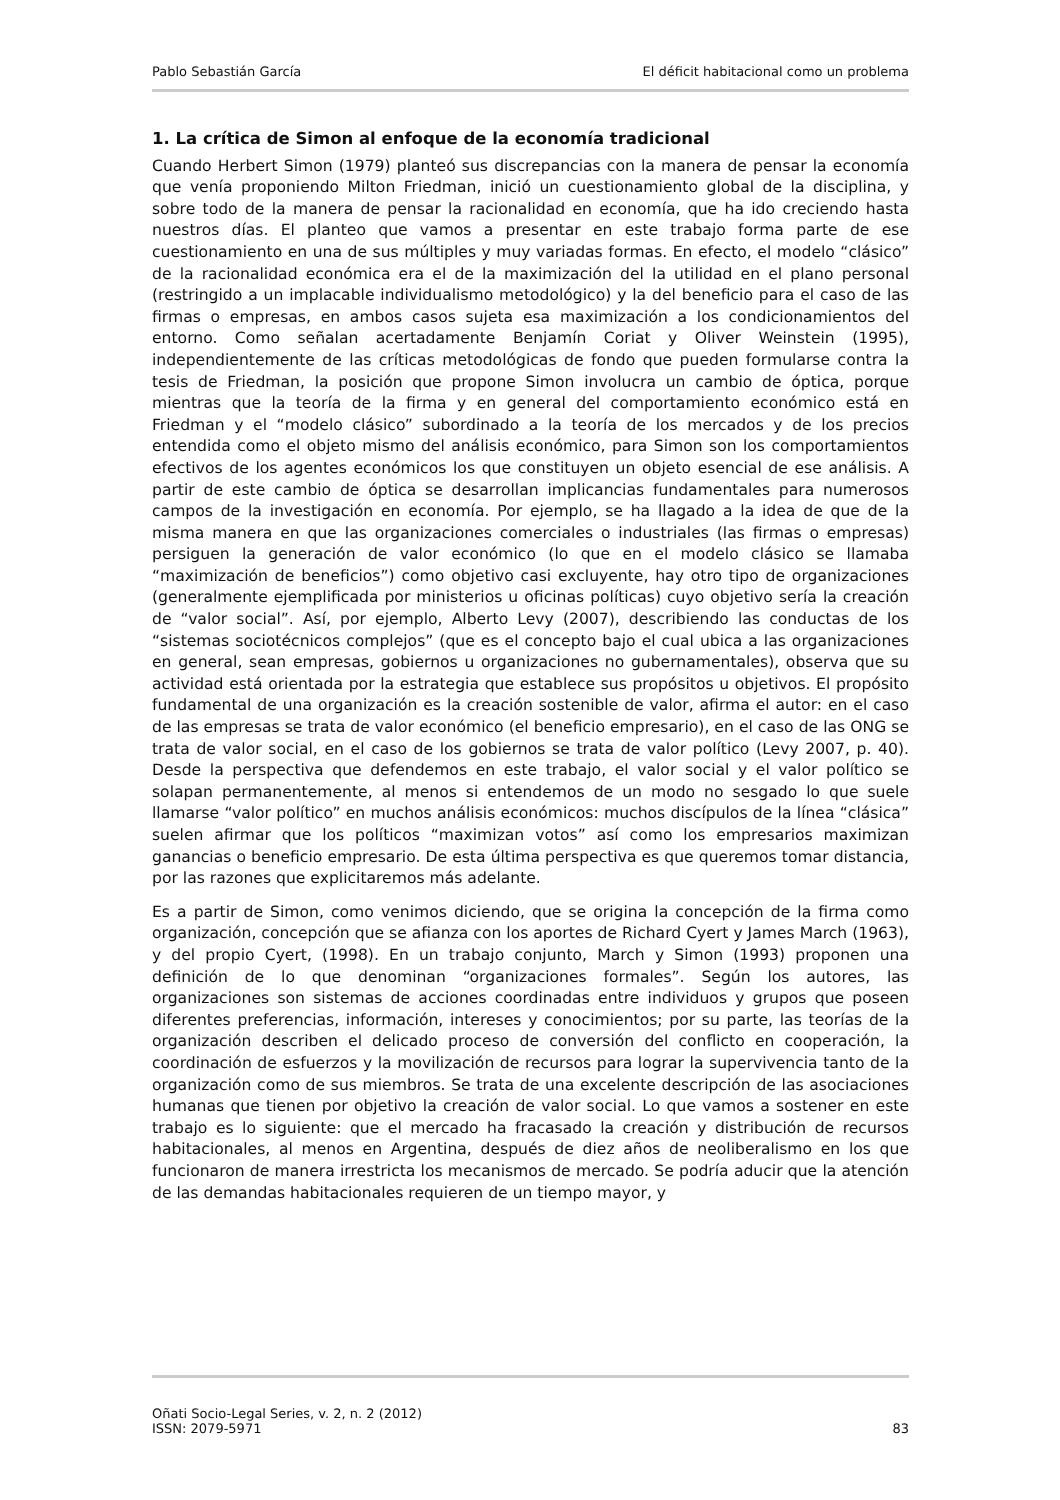Pablo Sebastián García El déficit habitacional como un problema
1. La crítica de Simon al enfoque de la economía tradicional
Cuando Herbert Simon (1979) planteó sus discrepancias con la manera de pensar la economía que venía proponiendo Milton Friedman, inició un cuestionamiento global de la disciplina, y sobre todo de la manera de pensar la racionalidad en economía, que ha ido creciendo hasta nuestros días. El planteo que vamos a presentar en este trabajo forma parte de ese cuestionamiento en una de sus múltiples y muy variadas formas. En efecto, el modelo “clásico” de la racionalidad económica era el de la maximización del la utilidad en el plano personal (restringido a un implacable individualismo metodológico) y la del beneficio para el caso de las firmas o empresas, en ambos casos sujeta esa maximización a los condicionamientos del entorno. Como señalan acertadamente Benjamín Coriat y Oliver Weinstein (1995), independientemente de las críticas metodológicas de fondo que pueden formularse contra la tesis de Friedman, la posición que propone Simon involucra un cambio de óptica, porque mientras que la teoría de la firma y en general del comportamiento económico está en Friedman y el “modelo clásico” subordinado a la teoría de los mercados y de los precios entendida como el objeto mismo del análisis económico, para Simon son los comportamientos efectivos de los agentes económicos los que constituyen un objeto esencial de ese análisis. A partir de este cambio de óptica se desarrollan implicancias fundamentales para numerosos campos de la investigación en economía. Por ejemplo, se ha llagado a la idea de que de la misma manera en que las organizaciones comerciales o industriales (las firmas o empresas) persiguen la generación de valor económico (lo que en el modelo clásico se llamaba “maximización de beneficios”) como objetivo casi excluyente, hay otro tipo de organizaciones (generalmente ejemplificada por ministerios u oficinas políticas) cuyo objetivo sería la creación de “valor social”. Así, por ejemplo, Alberto Levy (2007), describiendo las conductas de los “sistemas sociotécnicos complejos” (que es el concepto bajo el cual ubica a las organizaciones en general, sean empresas, gobiernos u organizaciones no gubernamentales), observa que su actividad está orientada por la estrategia que establece sus propósitos u objetivos. El propósito fundamental de una organización es la creación sostenible de valor, afirma el autor: en el caso de las empresas se trata de valor económico (el beneficio empresario), en el caso de las ONG se trata de valor social, en el caso de los gobiernos se trata de valor político (Levy 2007, p. 40). Desde la perspectiva que defendemos en este trabajo, el valor social y el valor político se solapan permanentemente, al menos si entendemos de un modo no sesgado lo que suele llamarse “valor político” en muchos análisis económicos: muchos discípulos de la línea “clásica” suelen afirmar que los políticos “maximizan votos” así como los empresarios maximizan ganancias o beneficio empresario. De esta última perspectiva es que queremos tomar distancia, por las razones que explicitaremos más adelante.
Es a partir de Simon, como venimos diciendo, que se origina la concepción de la firma como organización, concepción que se afianza con los aportes de Richard Cyert y James March (1963), y del propio Cyert, (1998). En un trabajo conjunto, March y Simon (1993) proponen una definición de lo que denominan “organizaciones formales”. Según los autores, las organizaciones son sistemas de acciones coordinadas entre individuos y grupos que poseen diferentes preferencias, información, intereses y conocimientos; por su parte, las teorías de la organización describen el delicado proceso de conversión del conflicto en cooperación, la coordinación de esfuerzos y la movilización de recursos para lograr la supervivencia tanto de la organización como de sus miembros. Se trata de una excelente descripción de las asociaciones humanas que tienen por objetivo la creación de valor social. Lo que vamos a sostener en este trabajo es lo siguiente: que el mercado ha fracasado la creación y distribución de recursos habitacionales, al menos en Argentina, después de diez años de neoliberalismo en los que funcionaron de manera irrestricta los mecanismos de mercado. Se podría aducir que la atención de las demandas habitacionales requieren de un tiempo mayor, y
Oñati Socio-Legal Series, v. 2, n. 2 (2012)
ISSN: 2079-5971 83